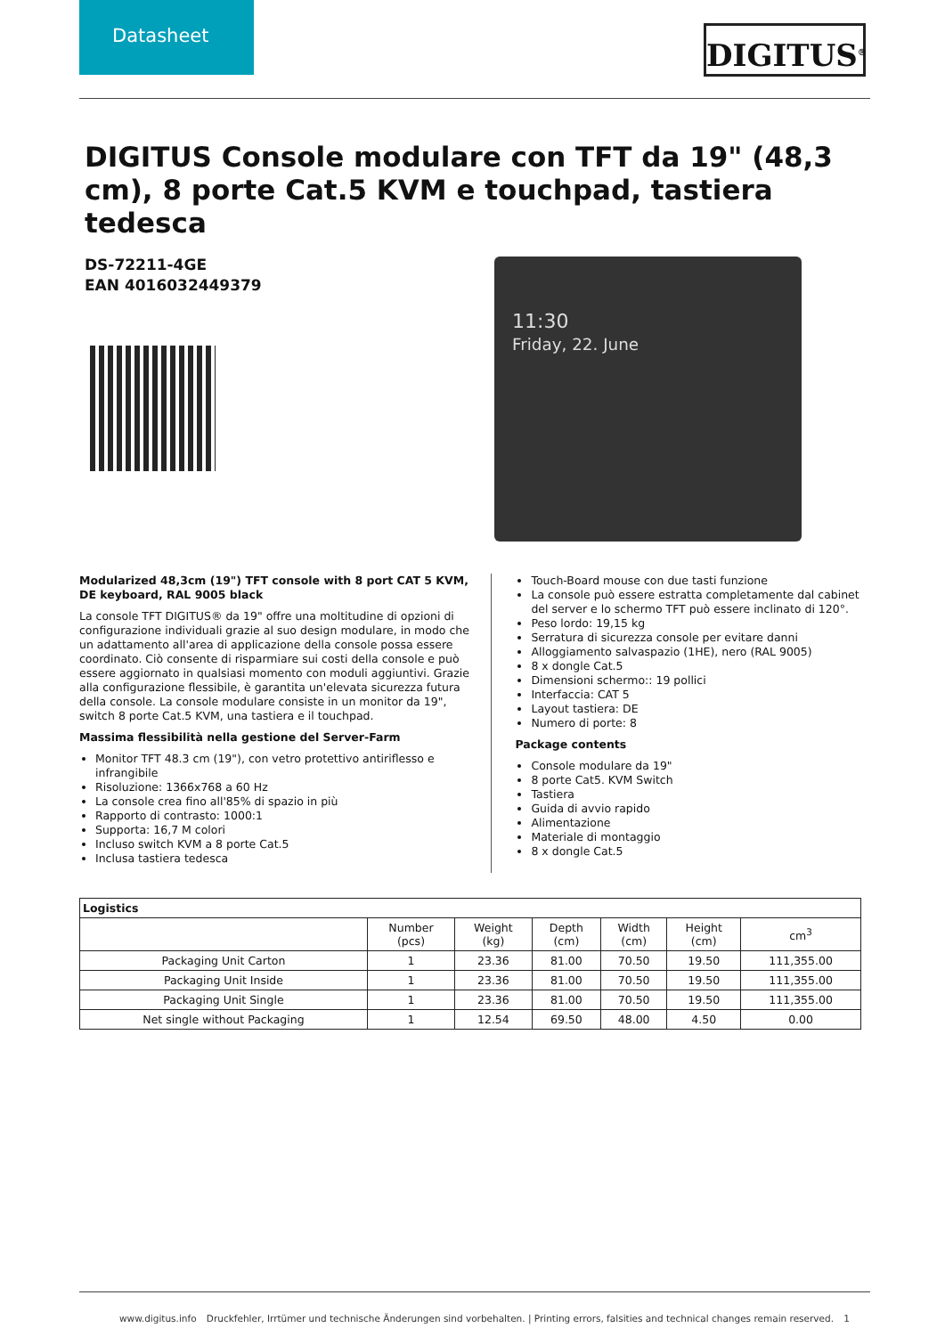Datasheet
DIGITUS<sup>®</sup>
DIGITUS Console modulare con TFT da 19" (48,3 cm), 8 porte Cat.5 KVM e touchpad, tastiera tedesca
DS-72211-4GE
EAN 4016032449379
11:30
Friday, 22. June
Modularized 48,3cm (19") TFT console with 8 port CAT 5 KVM, DE keyboard, RAL 9005 black
La console TFT DIGITUS® da 19" offre una moltitudine di opzioni di configurazione individuali grazie al suo design modulare, in modo che un adattamento all'area di applicazione della console possa essere coordinato. Ciò consente di risparmiare sui costi della console e può essere aggiornato in qualsiasi momento con moduli aggiuntivi. Grazie alla configurazione flessibile, è garantita un'elevata sicurezza futura della console. La console modulare consiste in un monitor da 19", switch 8 porte Cat.5 KVM, una tastiera e il touchpad.
Massima flessibilità nella gestione del Server-Farm
Monitor TFT 48.3 cm (19"), con vetro protettivo antiriflesso e infrangibile
Risoluzione: 1366x768 a 60 Hz
La console crea fino all'85% di spazio in più
Rapporto di contrasto: 1000:1
Supporta: 16,7 M colori
Incluso switch KVM a 8 porte Cat.5
Inclusa tastiera tedesca
Touch-Board mouse con due tasti funzione
La console può essere estratta completamente dal cabinet del server e lo schermo TFT può essere inclinato di 120°.
Peso lordo: 19,15 kg
Serratura di sicurezza console per evitare danni
Alloggiamento salvaspazio (1HE), nero (RAL 9005)
8 x dongle Cat.5
Dimensioni schermo:: 19 pollici
Interfaccia: CAT 5
Layout tastiera: DE
Numero di porte: 8
Package contents
Console modulare da 19"
8 porte Cat5. KVM Switch
Tastiera
Guida di avvio rapido
Alimentazione
Materiale di montaggio
8 x dongle Cat.5
| Logistics | | | | | | |
| --- | --- | --- | --- | --- | --- | --- |
| | Number (pcs) | Weight (kg) | Depth (cm) | Width (cm) | Height (cm) | cm<sup>3</sup> |
| Packaging Unit Carton | 1 | 23.36 | 81.00 | 70.50 | 19.50 | 111,355.00 |
| Packaging Unit Inside | 1 | 23.36 | 81.00 | 70.50 | 19.50 | 111,355.00 |
| Packaging Unit Single | 1 | 23.36 | 81.00 | 70.50 | 19.50 | 111,355.00 |
| Net single without Packaging | 1 | 12.54 | 69.50 | 48.00 | 4.50 | 0.00 |
www.digitus.info Druckfehler, Irrtümer und technische Änderungen sind vorbehalten. | Printing errors, falsities and technical changes remain reserved. 1